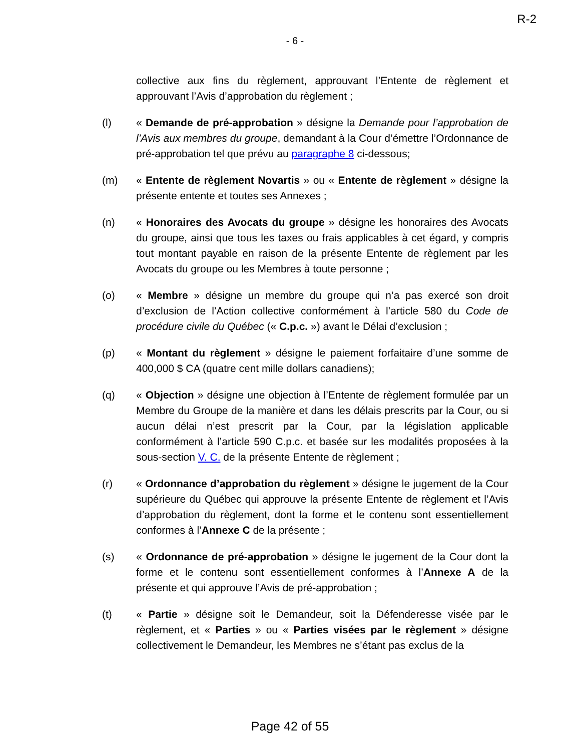R-2
- 6 -
collective aux fins du règlement, approuvant l’Entente de règlement et approuvant l’Avis d’approbation du règlement ;
(l) « Demande de pré-approbation » désigne la Demande pour l’approbation de l’Avis aux membres du groupe, demandant à la Cour d’émettre l’Ordonnance de pré-approbation tel que prévu au paragraphe 8 ci-dessous;
(m) « Entente de règlement Novartis » ou « Entente de règlement » désigne la présente entente et toutes ses Annexes ;
(n) « Honoraires des Avocats du groupe » désigne les honoraires des Avocats du groupe, ainsi que tous les taxes ou frais applicables à cet égard, y compris tout montant payable en raison de la présente Entente de règlement par les Avocats du groupe ou les Membres à toute personne ;
(o) « Membre » désigne un membre du groupe qui n’a pas exercé son droit d’exclusion de l’Action collective conformément à l’article 580 du Code de procédure civile du Québec (« C.p.c. ») avant le Délai d’exclusion ;
(p) « Montant du règlement » désigne le paiement forfaitaire d’une somme de 400,000 $ CA (quatre cent mille dollars canadiens);
(q) « Objection » désigne une objection à l’Entente de règlement formulée par un Membre du Groupe de la manière et dans les délais prescrits par la Cour, ou si aucun délai n’est prescrit par la Cour, par la législation applicable conformément à l’article 590 C.p.c. et basée sur les modalités proposées à la sous-section V. C. de la présente Entente de règlement ;
(r) « Ordonnance d’approbation du règlement » désigne le jugement de la Cour supérieure du Québec qui approuve la présente Entente de règlement et l’Avis d’approbation du règlement, dont la forme et le contenu sont essentiellement conformes à l’Annexe C de la présente ;
(s) « Ordonnance de pré-approbation » désigne le jugement de la Cour dont la forme et le contenu sont essentiellement conformes à l’Annexe A de la présente et qui approuve l’Avis de pré-approbation ;
(t) « Partie » désigne soit le Demandeur, soit la Défenderesse visée par le règlement, et « Parties » ou « Parties visées par le règlement » désigne collectivement le Demandeur, les Membres ne s’étant pas exclus de la
Page 42 of 55